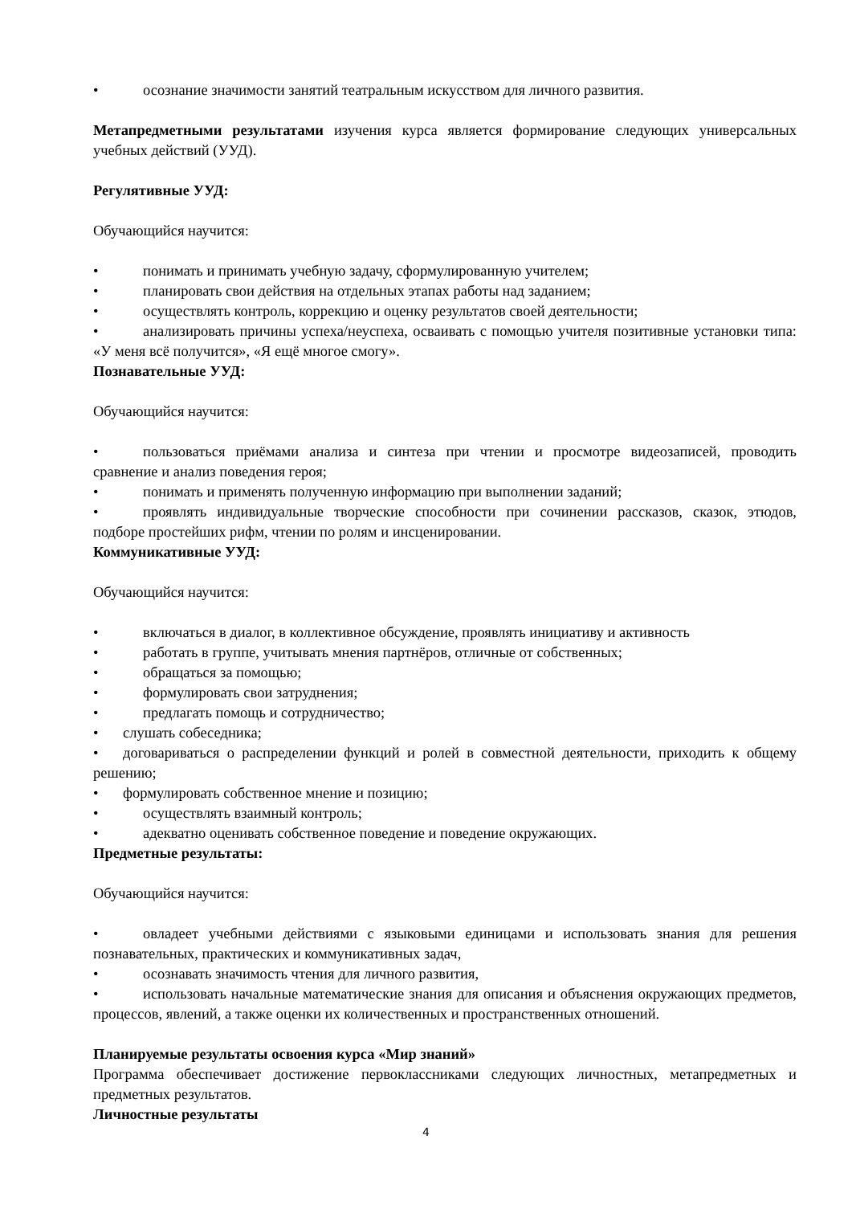• осознание значимости занятий театральным искусством для личного развития.
Метапредметными результатами изучения курса является формирование следующих универсальных учебных действий (УУД).
Регулятивные УУД:
Обучающийся научится:
• понимать и принимать учебную задачу, сформулированную учителем;
• планировать свои действия на отдельных этапах работы над заданием;
• осуществлять контроль, коррекцию и оценку результатов своей деятельности;
• анализировать причины успеха/неуспеха, осваивать с помощью учителя позитивные установки типа: «У меня всё получится», «Я ещё многое смогу».
Познавательные УУД:
Обучающийся научится:
• пользоваться приёмами анализа и синтеза при чтении и просмотре видеозаписей, проводить сравнение и анализ поведения героя;
• понимать и применять полученную информацию при выполнении заданий;
• проявлять индивидуальные творческие способности при сочинении рассказов, сказок, этюдов, подборе простейших рифм, чтении по ролям и инсценировании.
Коммуникативные УУД:
Обучающийся научится:
• включаться в диалог, в коллективное обсуждение, проявлять инициативу и активность
• работать в группе, учитывать мнения партнёров, отличные от собственных;
• обращаться за помощью;
• формулировать свои затруднения;
• предлагать помощь и сотрудничество;
• слушать собеседника;
• договариваться о распределении функций и ролей в совместной деятельности, приходить к общему решению;
• формулировать собственное мнение и позицию;
• осуществлять взаимный контроль;
• адекватно оценивать собственное поведение и поведение окружающих.
Предметные результаты:
Обучающийся научится:
• овладеет учебными действиями с языковыми единицами и использовать знания для решения познавательных, практических и коммуникативных задач,
• осознавать значимость чтения для личного развития,
• использовать начальные математические знания для описания и объяснения окружающих предметов, процессов, явлений, а также оценки их количественных и пространственных отношений.
Планируемые результаты освоения курса «Мир знаний»
Программа обеспечивает достижение первоклассниками следующих личностных, метапредметных и предметных результатов.
Личностные результаты
4